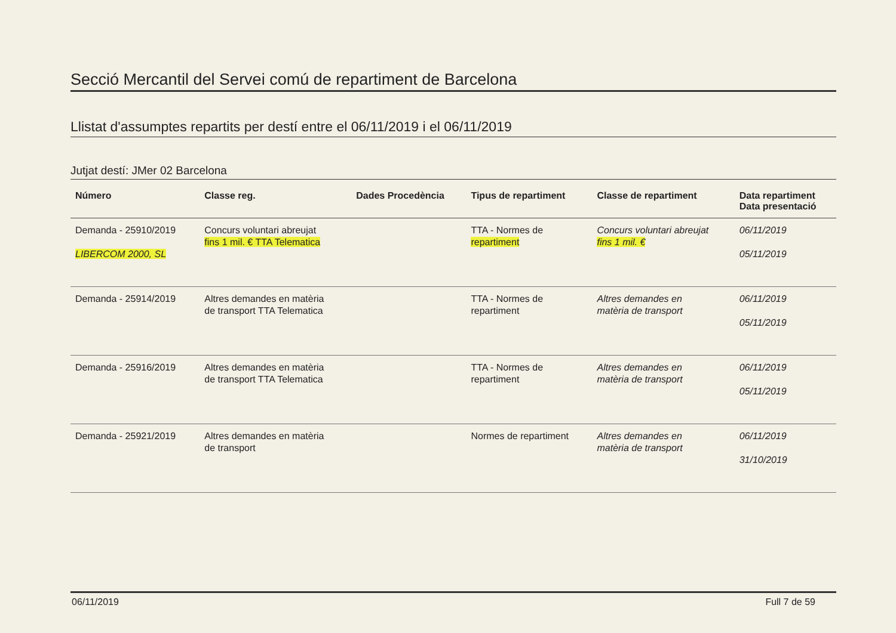Secció Mercantil del Servei comú de repartiment de Barcelona
Llistat d'assumptes repartits per destí entre el 06/11/2019 i el 06/11/2019
Jutjat destí: JMer 02 Barcelona
| Número | Classe reg. | Dades Procedència | Tipus de repartiment | Classe de repartiment | Data repartiment Data presentació |
| --- | --- | --- | --- | --- | --- |
| Demanda - 25910/2019 LIBERCOM 2000, SL | Concurs voluntari abreujat fins 1 mil. € TTA Telematica | | TTA - Normes de repartiment | Concurs voluntari abreujat fins 1 mil. € | 06/11/2019 05/11/2019 |
| Demanda - 25914/2019 | Altres demandes en matèria de transport TTA Telematica | | TTA - Normes de repartiment | Altres demandes en matèria de transport | 06/11/2019 05/11/2019 |
| Demanda - 25916/2019 | Altres demandes en matèria de transport TTA Telematica | | TTA - Normes de repartiment | Altres demandes en matèria de transport | 06/11/2019 05/11/2019 |
| Demanda - 25921/2019 | Altres demandes en matèria de transport | | Normes de repartiment | Altres demandes en matèria de transport | 06/11/2019 31/10/2019 |
06/11/2019 Full 7 de 59